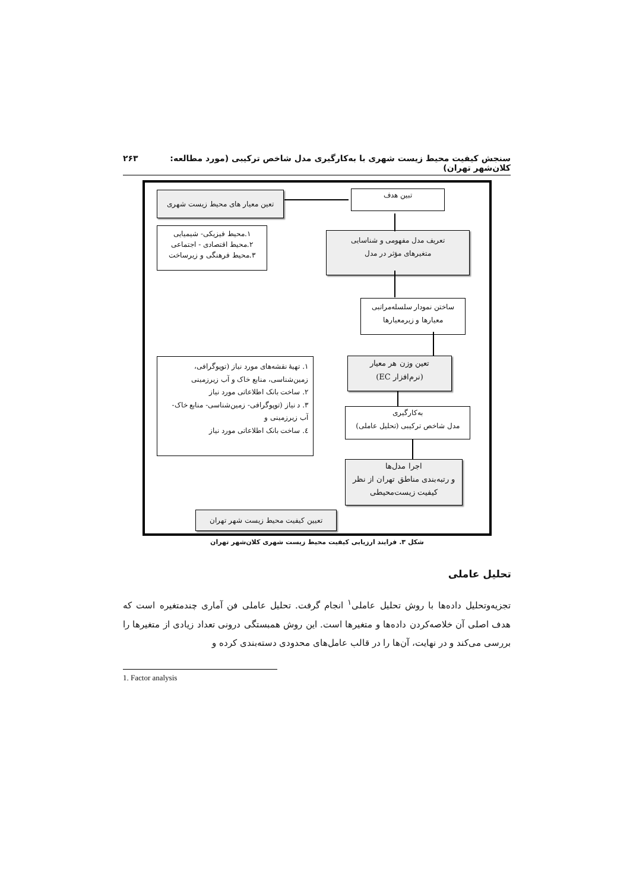سنجش کیفیت محیط زیست شهری با به‌کارگیری مدل شاخص ترکیبی (مورد مطالعه: کلان‌شهر تهران) ٢۶٣
تبین هدف تعین معیار های محیط زیست شهری
تعریف مدل مفهومی و شناسایی
متغیرهای مؤثر در مدل
۱.محیط فیزیکی- شیمیایی
۲.محیط اقتصادی - اجتماعی
۳.محیط فرهنگی و زیرساخت
ساختن نمودار سلسله‌مراتبی
معیارها و زیرمعیارها
تعین وزن هر معیار
(نرم‌افزار EC)
۱. تهیهٔ نقشه‌های مورد نیاز (توپوگرافی، زمین‌شناسی، منابع خاک و آب زیرزمینی
۲. ساخت بانک اطلاعاتی مورد نیاز
۳. د نیاز (توپوگرافی- زمین‌شناسی- منابع خاک- آب زیرزمینی و
٤. ساخت بانک اطلاعاتی مورد نیاز
به‌کارگیری
مدل شاخص ترکیبی (تحلیل عاملی)
اجرا مدل‌ها
و رتبه‌بندی مناطق تهران از نظر
کیفیت زیست‌محیطی
تعیین کیفیت محیط زیست شهر تهران
شکل ٣. فرایند ارزیابی کیفیت محیط زیست شهری کلان‌شهر تهران
تحلیل عاملی
تجزیه‌وتحلیل داده‌ها با روش تحلیل عاملی<sup>١</sup> انجام گرفت. تحلیل عاملی فن آماری چندمتغیره است که هدف اصلی آن خلاصه‌کردن داده‌ها و متغیرها است. این روش همبستگی درونی تعداد زیادی از متغیرها را بررسی می‌کند و در نهایت، آن‌ها را در قالب عامل‌های محدودی دسته‌بندی کرده و
1. Factor analysis